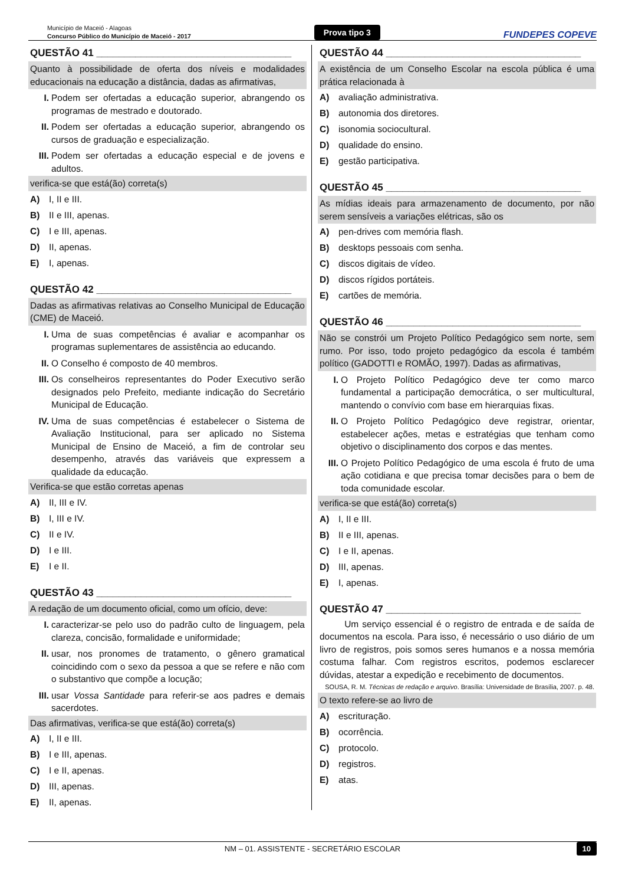Município de Maceió - Alagoas
Concurso Público do Município de Maceió - 2017
Prova tipo 3
FUNDEPES COPEVE
QUESTÃO 41 ___________________________________
Quanto à possibilidade de oferta dos níveis e modalidades educacionais na educação a distância, dadas as afirmativas,
I. Podem ser ofertadas a educação superior, abrangendo os programas de mestrado e doutorado.
II. Podem ser ofertadas a educação superior, abrangendo os cursos de graduação e especialização.
III. Podem ser ofertadas a educação especial e de jovens e adultos.
verifica-se que está(ão) correta(s)
A) I, II e III.
B) II e III, apenas.
C) I e III, apenas.
D) II, apenas.
E) I, apenas.
QUESTÃO 42 ___________________________________
Dadas as afirmativas relativas ao Conselho Municipal de Educação (CME) de Maceió.
I. Uma de suas competências é avaliar e acompanhar os programas suplementares de assistência ao educando.
II. O Conselho é composto de 40 membros.
III. Os conselheiros representantes do Poder Executivo serão designados pelo Prefeito, mediante indicação do Secretário Municipal de Educação.
IV. Uma de suas competências é estabelecer o Sistema de Avaliação Institucional, para ser aplicado no Sistema Municipal de Ensino de Maceió, a fim de controlar seu desempenho, através das variáveis que expressem a qualidade da educação.
Verifica-se que estão corretas apenas
A) II, III e IV.
B) I, III e IV.
C) II e IV.
D) I e III.
E) I e II.
QUESTÃO 43 ___________________________________
A redação de um documento oficial, como um ofício, deve:
I. caracterizar-se pelo uso do padrão culto de linguagem, pela clareza, concisão, formalidade e uniformidade;
II. usar, nos pronomes de tratamento, o gênero gramatical coincidindo com o sexo da pessoa a que se refere e não com o substantivo que compõe a locução;
III. usar Vossa Santidade para referir-se aos padres e demais sacerdotes.
Das afirmativas, verifica-se que está(ão) correta(s)
A) I, II e III.
B) I e III, apenas.
C) I e II, apenas.
D) III, apenas.
E) II, apenas.
QUESTÃO 44 ___________________________________
A existência de um Conselho Escolar na escola pública é uma prática relacionada à
A) avaliação administrativa.
B) autonomia dos diretores.
C) isonomia sociocultural.
D) qualidade do ensino.
E) gestão participativa.
QUESTÃO 45 ___________________________________
As mídias ideais para armazenamento de documento, por não serem sensíveis a variações elétricas, são os
A) pen-drives com memória flash.
B) desktops pessoais com senha.
C) discos digitais de vídeo.
D) discos rígidos portáteis.
E) cartões de memória.
QUESTÃO 46 ___________________________________
Não se constrói um Projeto Político Pedagógico sem norte, sem rumo. Por isso, todo projeto pedagógico da escola é também político (GADOTTI e ROMÃO, 1997). Dadas as afirmativas,
I. O Projeto Político Pedagógico deve ter como marco fundamental a participação democrática, o ser multicultural, mantendo o convívio com base em hierarquias fixas.
II. O Projeto Político Pedagógico deve registrar, orientar, estabelecer ações, metas e estratégias que tenham como objetivo o disciplinamento dos corpos e das mentes.
III. O Projeto Político Pedagógico de uma escola é fruto de uma ação cotidiana e que precisa tomar decisões para o bem de toda comunidade escolar.
verifica-se que está(ão) correta(s)
A) I, II e III.
B) II e III, apenas.
C) I e II, apenas.
D) III, apenas.
E) I, apenas.
QUESTÃO 47 ___________________________________
Um serviço essencial é o registro de entrada e de saída de documentos na escola. Para isso, é necessário o uso diário de um livro de registros, pois somos seres humanos e a nossa memória costuma falhar. Com registros escritos, podemos esclarecer dúvidas, atestar a expedição e recebimento de documentos.
SOUSA, R. M. Técnicas de redação e arquivo. Brasília: Universidade de Brasília, 2007. p. 48.
O texto refere-se ao livro de
A) escrituração.
B) ocorrência.
C) protocolo.
D) registros.
E) atas.
NM – 01. ASSISTENTE - SECRETÁRIO ESCOLAR 10